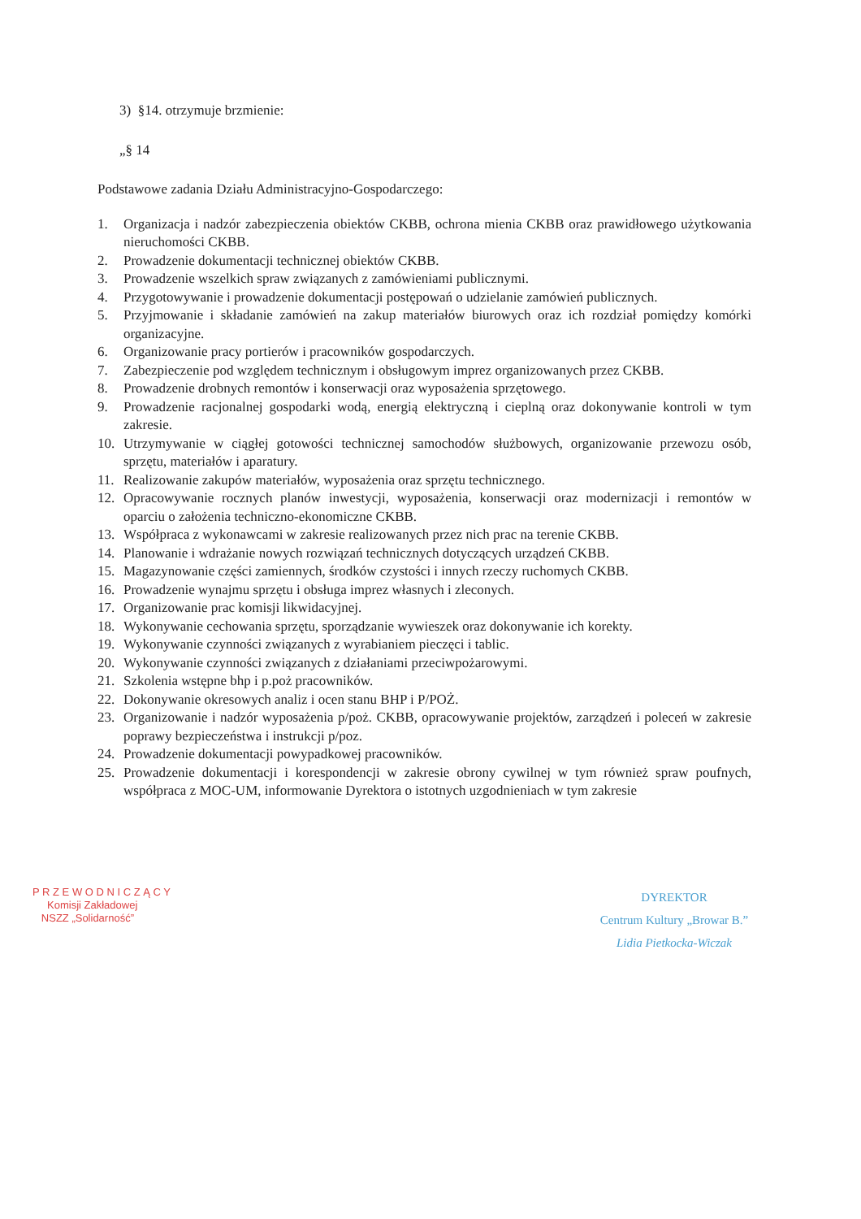3) §14. otrzymuje brzmienie:
„§ 14
Podstawowe zadania Działu Administracyjno-Gospodarczego:
1. Organizacja i nadzór zabezpieczenia obiektów CKBB, ochrona mienia CKBB oraz prawidłowego użytkowania nieruchomości CKBB.
2. Prowadzenie dokumentacji technicznej obiektów CKBB.
3. Prowadzenie wszelkich spraw związanych z zamówieniami publicznymi.
4. Przygotowywanie i prowadzenie dokumentacji postępowań o udzielanie zamówień publicznych.
5. Przyjmowanie i składanie zamówień na zakup materiałów biurowych oraz ich rozdział pomiędzy komórki organizacyjne.
6. Organizowanie pracy portierów i pracowników gospodarczych.
7. Zabezpieczenie pod względem technicznym i obsługowym imprez organizowanych przez CKBB.
8. Prowadzenie drobnych remontów i konserwacji oraz wyposażenia sprzętowego.
9. Prowadzenie racjonalnej gospodarki wodą, energią elektryczną i cieplną oraz dokonywanie kontroli w tym zakresie.
10. Utrzymywanie w ciągłej gotowości technicznej samochodów służbowych, organizowanie przewozu osób, sprzętu, materiałów i aparatury.
11. Realizowanie zakupów materiałów, wyposażenia oraz sprzętu technicznego.
12. Opracowywanie rocznych planów inwestycji, wyposażenia, konserwacji oraz modernizacji i remontów w oparciu o założenia techniczno-ekonomiczne CKBB.
13. Współpraca z wykonawcami w zakresie realizowanych przez nich prac na terenie CKBB.
14. Planowanie i wdrażanie nowych rozwiązań technicznych dotyczących urządzeń CKBB.
15. Magazynowanie części zamiennych, środków czystości i innych rzeczy ruchomych CKBB.
16. Prowadzenie wynajmu sprzętu i obsługa imprez własnych i zleconych.
17. Organizowanie prac komisji likwidacyjnej.
18. Wykonywanie cechowania sprzętu, sporządzanie wywieszek oraz dokonywanie ich korekty.
19. Wykonywanie czynności związanych z wyrabianiem pieczęci i tablic.
20. Wykonywanie czynności związanych z działaniami przeciwpożarowymi.
21. Szkolenia wstępne bhp i p.poż pracowników.
22. Dokonywanie okresowych analiz i ocen stanu BHP i P/POŻ.
23. Organizowanie i nadzór wyposażenia p/poż. CKBB, opracowywanie projektów, zarządzeń i poleceń w zakresie poprawy bezpieczeństwa i instrukcji p/poz.
24. Prowadzenie dokumentacji powypadkowej pracowników.
25. Prowadzenie dokumentacji i korespondencji w zakresie obrony cywilnej w tym również spraw poufnych, współpraca z MOC-UM, informowanie Dyrektora o istotnych uzgodnieniach w tym zakresie
P R Z E W O D N I C Z Ą C Y
Komisji Zakładowej
NSZZ „Solidarność”
DYREKTOR
Centrum Kultury „Browar B.”
Lidia Pietkocka-Wiczak